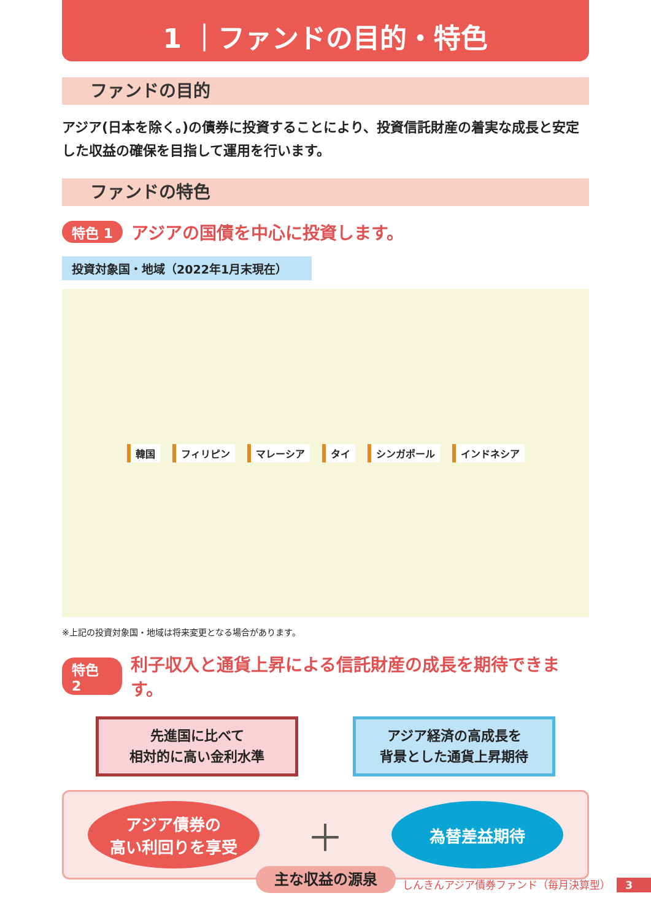1 ｜ファンドの目的・特色
ファンドの目的
アジア(日本を除く。)の債券に投資することにより、投資信託財産の着実な成長と安定した収益の確保を目指して運用を行います。
ファンドの特色
特色 1 アジアの国債を中心に投資します。
投資対象国・地域（2022年1月末現在）
韓国 フィリピン マレーシア タイ シンガポール インドネシア
※上記の投資対象国・地域は将来変更となる場合があります。
特色 2 利子収入と通貨上昇による信託財産の成長を期待できます。
先進国に比べて
相対的に高い金利水準
アジア経済の高成長を
背景とした通貨上昇期待
アジア債券の
高い利回りを享受
＋
為替差益期待
主な収益の源泉
しんきんアジア債券ファンド（毎月決算型） 3